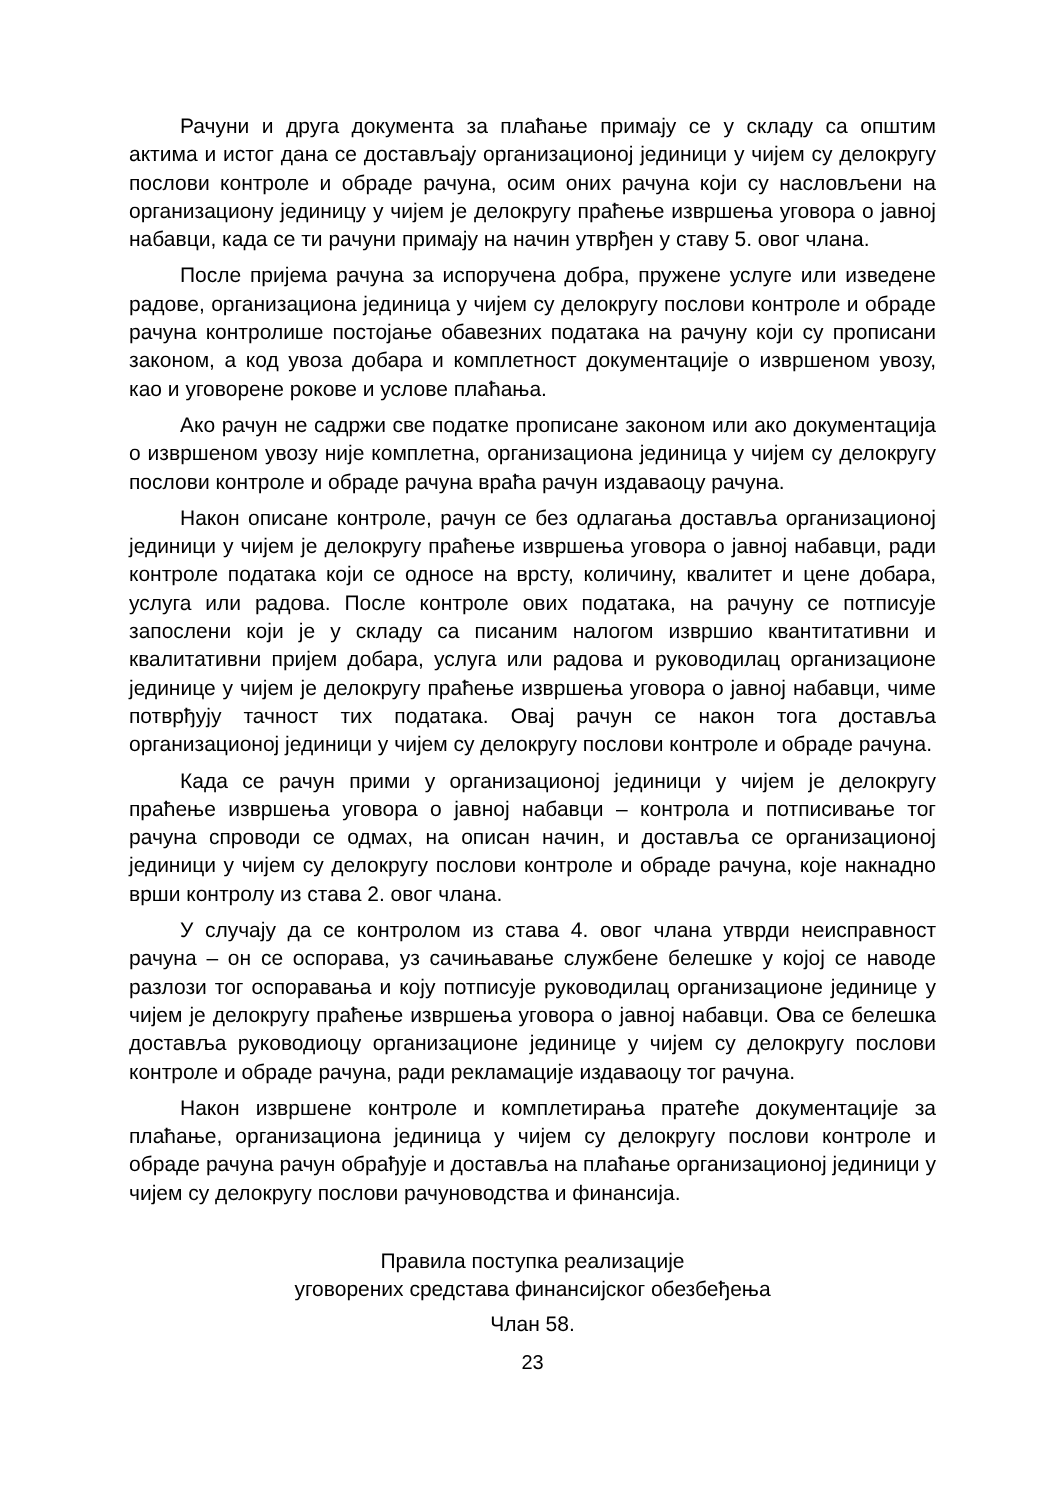Рачуни и друга документа за плаћање примају се у складу са општим актима и истог дана се достављају организационој јединици у чијем су делокругу послови контроле и обраде рачуна, осим оних рачуна који су насловљени на организациону јединицу у чијем је делокругу праћење извршења уговора о јавној набавци, када се ти рачуни примају на начин утврђен у ставу 5. овог члана.
После пријема рачуна за испоручена добра, пружене услуге или изведене радове, организациона јединица у чијем су делокругу послови контроле и обраде рачуна контролише постојање обавезних података на рачуну који су прописани законом, а код увоза добара и комплетност документације о извршеном увозу, као и уговорене рокове и услове плаћања.
Ако рачун не садржи све податке прописане законом или ако документација о извршеном увозу није комплетна, организациона јединица у чијем су делокругу послови контроле и обраде рачуна враћа рачун издаваоцу рачуна.
Након описане контроле, рачун се без одлагања доставља организационој јединици у чијем је делокругу праћење извршења уговора о јавној набавци, ради контроле података који се односе на врсту, количину, квалитет и цене добара, услуга или радова. После контроле ових података, на рачуну се потписује запослени који је у складу са писаним налогом извршио квантитативни и квалитативни пријем добара, услуга или радова и руководилац организационе јединице у чијем је делокругу праћење извршења уговора о јавној набавци, чиме потврђују тачност тих података. Овај рачун се након тога доставља организационој јединици у чијем су делокругу послови контроле и обраде рачуна.
Када се рачун прими у организационој јединици у чијем је делокругу праћење извршења уговора о јавној набавци – контрола и потписивање тог рачуна спроводи се одмах, на описан начин, и доставља се организационој јединици у чијем су делокругу послови контроле и обраде рачуна, које накнадно врши контролу из става 2. овог члана.
У случају да се контролом из става 4. овог члана утврди неисправност рачуна – он се оспорава, уз сачињавање службене белешке у којој се наводе разлози тог оспоравања и коју потписује руководилац организационе јединице у чијем је делокругу праћење извршења уговора о јавној набавци. Ова се белешка доставља руководиоцу организационе јединице у чијем су делокругу послови контроле и обраде рачуна, ради рекламације издаваоцу тог рачуна.
Након извршене контроле и комплетирања пратеће документације за плаћање, организациона јединица у чијем су делокругу послови контроле и обраде рачуна рачун обрађује и доставља на плаћање организационој јединици у чијем су делокругу послови рачуноводства и финансија.
Правила поступка реализације
уговорених средстава финансијског обезбеђења
Члан 58.
23